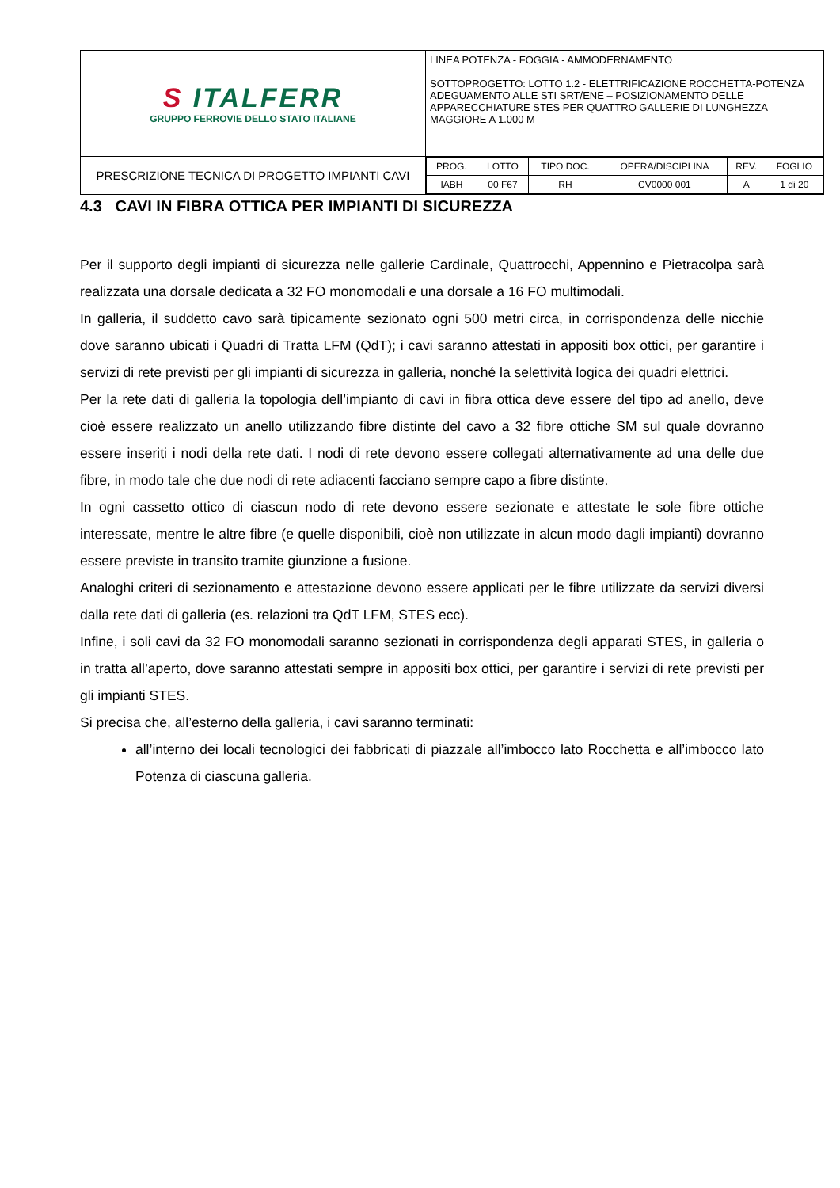| S ITALFERR GRUPPO FERROVIE DELLO STATO ITALIANE | LINEA POTENZA - FOGGIA - AMMODERNAMENTO SOTTOPROGETTO: LOTTO 1.2 - ELETTRIFICAZIONE ROCCHETTA-POTENZA ADEGUAMENTO ALLE STI SRT/ENE – POSIZIONAMENTO DELLE APPARECCHIATURE STES PER QUATTRO GALLERIE DI LUNGHEZZA MAGGIORE A 1.000 M |
| PRESCRIZIONE TECNICA DI PROGETTO IMPIANTI CAVI | / PROG. / LOTTO / TIPO DOC. / OPERA/DISCIPLINA / REV. / FOGLIO / / IABH / 00 F67 / RH / CV0000 001 / A / 1 di 20 / |
4.3 CAVI IN FIBRA OTTICA PER IMPIANTI DI SICUREZZA
Per il supporto degli impianti di sicurezza nelle gallerie Cardinale, Quattrocchi, Appennino e Pietracolpa sarà realizzata una dorsale dedicata a 32 FO monomodali e una dorsale a 16 FO multimodali.
In galleria, il suddetto cavo sarà tipicamente sezionato ogni 500 metri circa, in corrispondenza delle nicchie dove saranno ubicati i Quadri di Tratta LFM (QdT); i cavi saranno attestati in appositi box ottici, per garantire i servizi di rete previsti per gli impianti di sicurezza in galleria, nonché la selettività logica dei quadri elettrici.
Per la rete dati di galleria la topologia dell’impianto di cavi in fibra ottica deve essere del tipo ad anello, deve cioè essere realizzato un anello utilizzando fibre distinte del cavo a 32 fibre ottiche SM sul quale dovranno essere inseriti i nodi della rete dati. I nodi di rete devono essere collegati alternativamente ad una delle due fibre, in modo tale che due nodi di rete adiacenti facciano sempre capo a fibre distinte.
In ogni cassetto ottico di ciascun nodo di rete devono essere sezionate e attestate le sole fibre ottiche interessate, mentre le altre fibre (e quelle disponibili, cioè non utilizzate in alcun modo dagli impianti) dovranno essere previste in transito tramite giunzione a fusione.
Analoghi criteri di sezionamento e attestazione devono essere applicati per le fibre utilizzate da servizi diversi dalla rete dati di galleria (es. relazioni tra QdT LFM, STES ecc).
Infine, i soli cavi da 32 FO monomodali saranno sezionati in corrispondenza degli apparati STES, in galleria o in tratta all’aperto, dove saranno attestati sempre in appositi box ottici, per garantire i servizi di rete previsti per gli impianti STES.
Si precisa che, all’esterno della galleria, i cavi saranno terminati:
all’interno dei locali tecnologici dei fabbricati di piazzale all’imbocco lato Rocchetta e all’imbocco lato Potenza di ciascuna galleria.